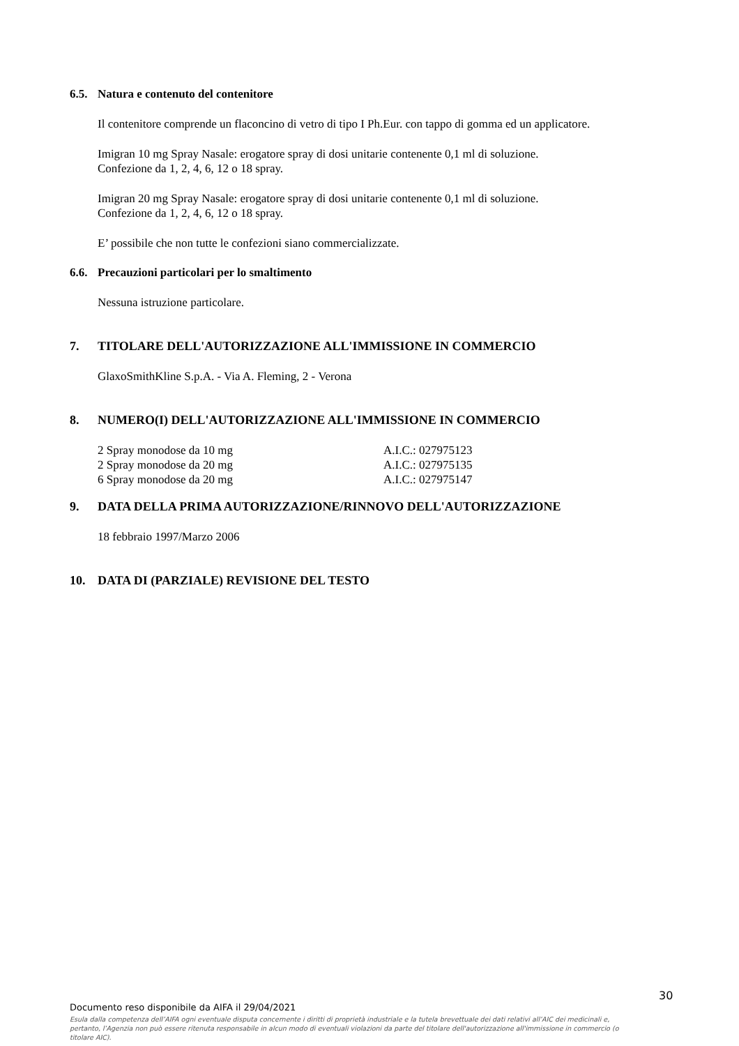6.5. Natura e contenuto del contenitore
Il contenitore comprende un flaconcino di vetro di tipo I Ph.Eur. con tappo di gomma ed un applicatore.
Imigran 10 mg Spray Nasale: erogatore spray di dosi unitarie contenente 0,1 ml di soluzione.
Confezione da 1, 2, 4, 6, 12 o 18 spray.
Imigran 20 mg Spray Nasale: erogatore spray di dosi unitarie contenente 0,1 ml di soluzione.
Confezione da 1, 2, 4, 6, 12 o 18 spray.
E’ possibile che non tutte le confezioni siano commercializzate.
6.6. Precauzioni particolari per lo smaltimento
Nessuna istruzione particolare.
7. TITOLARE DELL'AUTORIZZAZIONE ALL'IMMISSIONE IN COMMERCIO
GlaxoSmithKline S.p.A. - Via A. Fleming, 2 - Verona
8. NUMERO(I) DELL'AUTORIZZAZIONE ALL'IMMISSIONE IN COMMERCIO
2 Spray monodose da 10 mg A.I.C.: 027975123
2 Spray monodose da 20 mg A.I.C.: 027975135
6 Spray monodose da 20 mg A.I.C.: 027975147
9. DATA DELLA PRIMA AUTORIZZAZIONE/RINNOVO DELL'AUTORIZZAZIONE
18 febbraio 1997/Marzo 2006
10. DATA DI (PARZIALE) REVISIONE DEL TESTO
30
Documento reso disponibile da AIFA il 29/04/2021
Esula dalla competenza dell’AIFA ogni eventuale disputa concernente i diritti di proprietà industriale e la tutela brevettuale dei dati relativi all’AIC dei medicinali e, pertanto, l’Agenzia non può essere ritenuta responsabile in alcun modo di eventuali violazioni da parte del titolare dell'autorizzazione all'immissione in commercio (o titolare AIC).